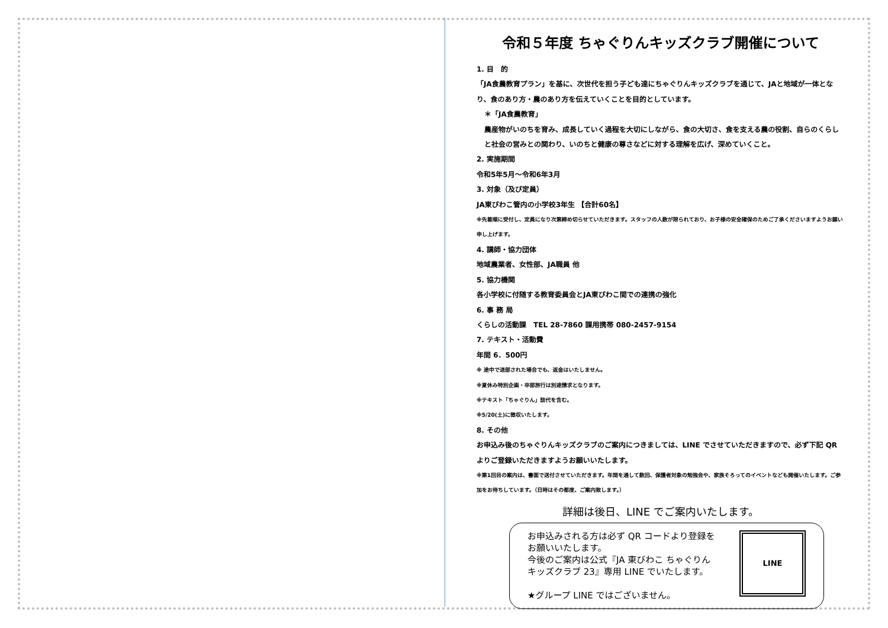令和５年度 ちゃぐりんキッズクラブ開催について
1. 目　的
「JA食農教育プラン」を基に、次世代を担う子ども達にちゃぐりんキッズクラブを通じて、JAと地域が一体となり、食のあり方・農のあり方を伝えていくことを目的としています。
＊「JA食農教育」
農産物がいのちを育み、成長していく過程を大切にしながら、食の大切さ、食を支える農の役割、自らのくらしと社会の営みとの関わり、いのちと健康の尊さなどに対する理解を広げ、深めていくこと。
2. 実施期間
令和5年5月～令和6年3月
3. 対象（及び定員）
JA東びわこ管内の小学校3年生 【合計60名】
※先着順に受付し、定員になり次第締め切らせていただきます。スタッフの人数が限られており、お子様の安全確保のためご了承くださいますようお願い申し上げます。
4. 講師・協力団体
地域農業者、女性部、JA職員 他
5. 協力機関
各小学校に付随する教育委員会とJA東びわこ間での連携の強化
6. 事 務 局
くらしの活動課　TEL 28-7860 課用携帯 080-2457-9154
7. テキスト・活動費
年間 6．500円
※ 途中で退部された場合でも、返金はいたしません。
※夏休み特別企画・卒部旅行は別途請求となります。
※テキスト「ちゃぐりん」誌代を含む。
※5/20(土)に徴収いたします。
8. その他
お申込み後のちゃぐりんキッズクラブのご案内につきましては、LINE でさせていただきますので、必ず下記 QR よりご登録いただきますようお願いいたします。
※第1回目の案内は、書面で送付させていただきます。年間を通して数回、保護者対象の勉強会や、家族そろってのイベントなども開催いたします。ご参加をお待ちしています。（日時はその都度、ご案内致します。）
詳細は後日、LINE でご案内いたします。
お申込みされる方は必ず QR コードより登録を
お願いいたします。
今後のご案内は公式『JA 東びわこ ちゃぐりん
キッズクラブ 23』専用 LINE でいたします。
★グループ LINE ではございません。
LINE